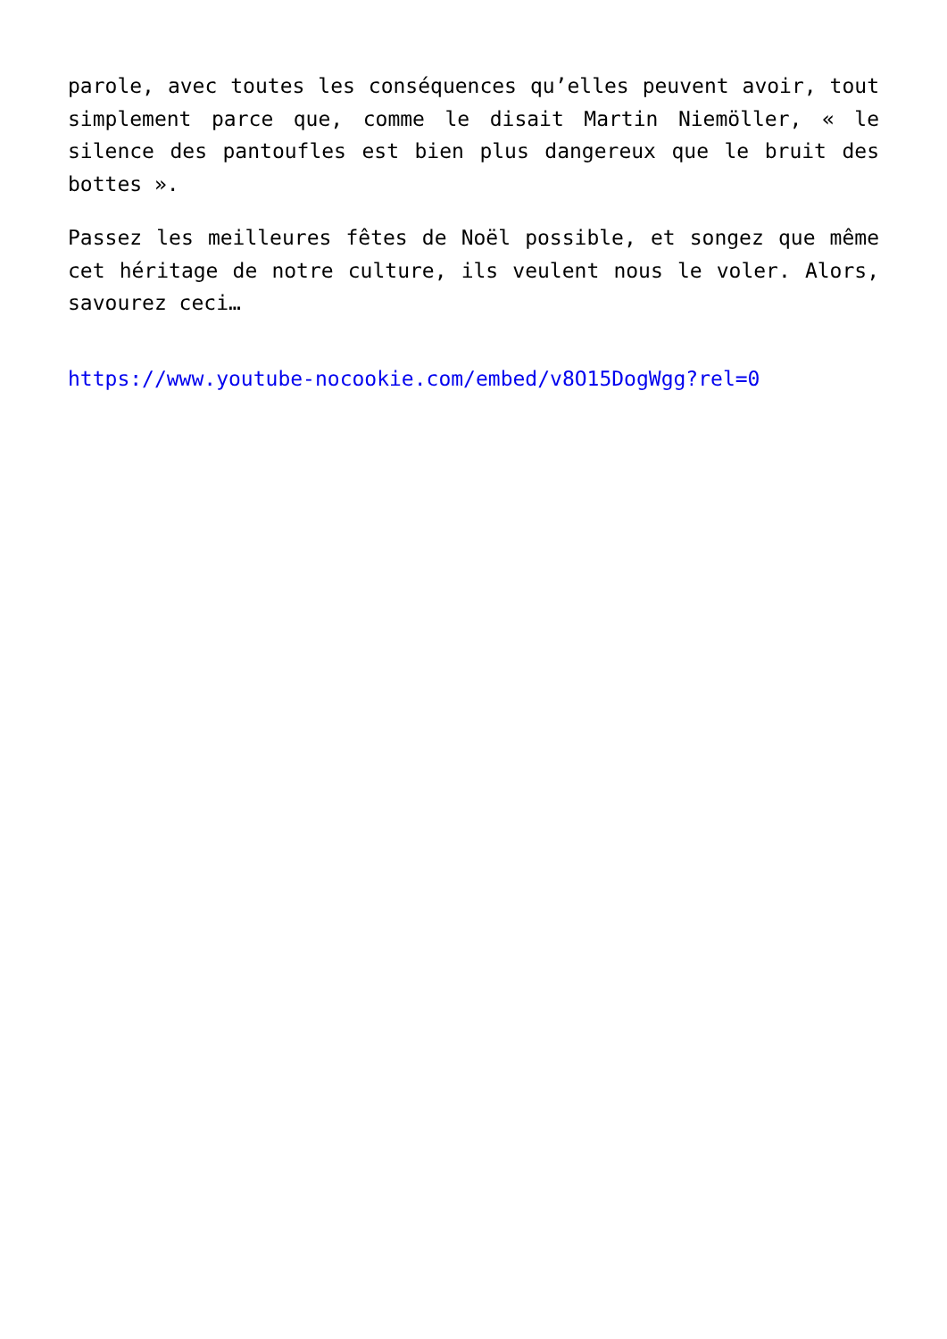parole, avec toutes les conséquences qu’elles peuvent avoir, tout simplement parce que, comme le disait Martin Niemöller, « le silence des pantoufles est bien plus dangereux que le bruit des bottes ».
Passez les meilleures fêtes de Noël possible, et songez que même cet héritage de notre culture, ils veulent nous le voler. Alors, savourez ceci…
https://www.youtube-nocookie.com/embed/v8O15DogWgg?rel=0